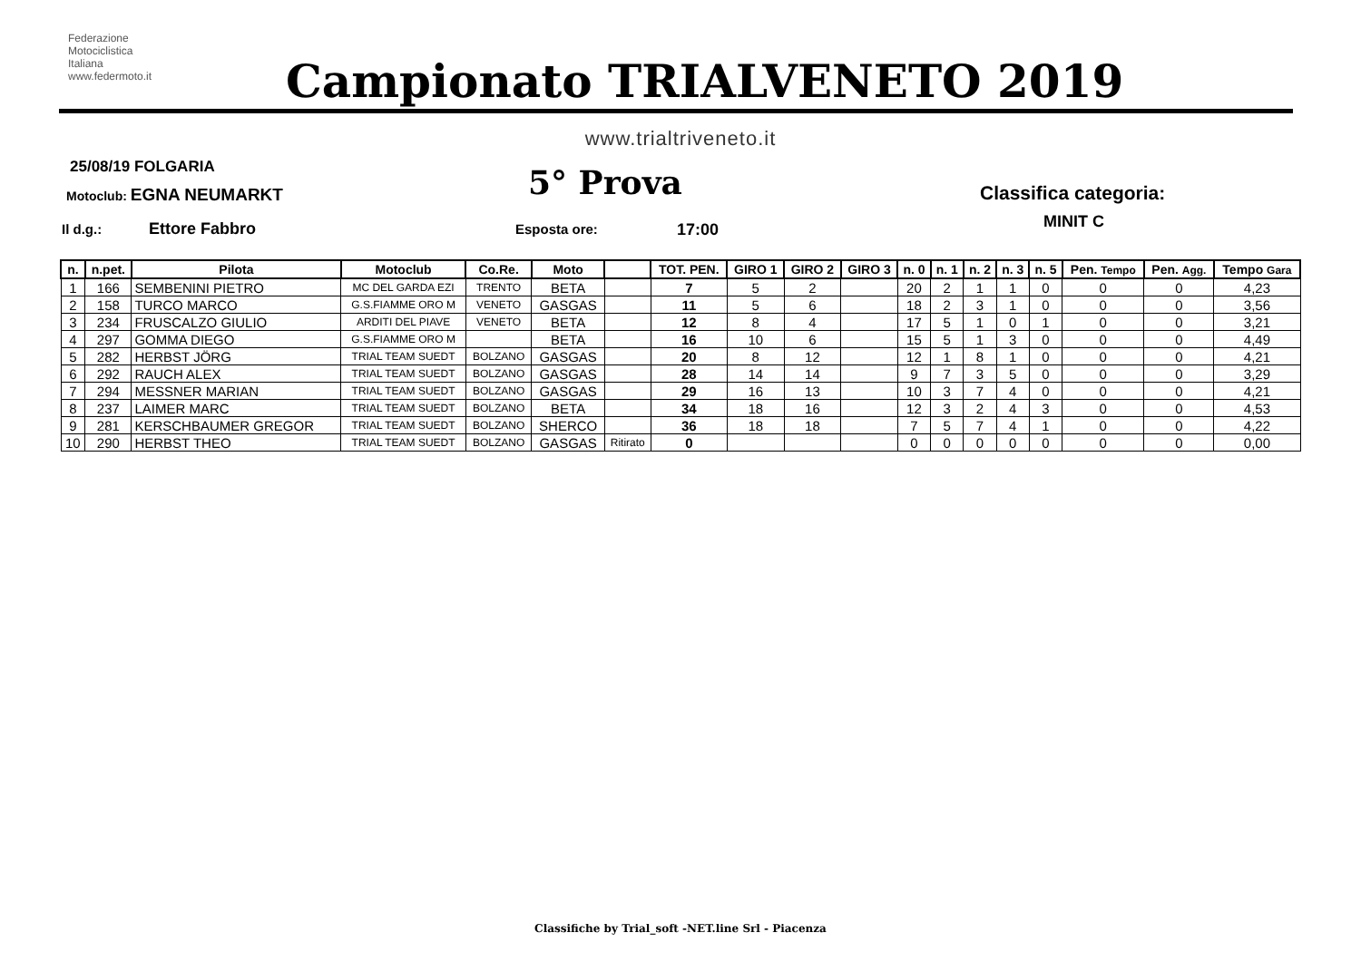Federazione
Motociclistica
Italiana
www.federmoto.it
Campionato TRIALVENETO 2019
www.trialtriveneto.it
25/08/19 FOLGARIA
Motoclub: EGNA NEUMARKT 5° Prova Classifica categoria:
MINIT C
Il d.g.: Ettore Fabbro Esposta ore: 17:00
| n. | n.pet. | Pilota | Motoclub | Co.Re. | Moto | | TOT. PEN. | GIRO 1 | GIRO 2 | GIRO 3 | n. 0 | n. 1 | n. 2 | n. 3 | n. 5 | Pen. Tempo | Pen. Agg. | Tempo Gara |
| --- | --- | --- | --- | --- | --- | --- | --- | --- | --- | --- | --- | --- | --- | --- | --- | --- | --- | --- |
| 1 | 166 | SEMBENINI PIETRO | MC DEL GARDA EZI | TRENTO | BETA | | 7 | 5 | 2 | | 20 | 2 | 1 | 1 | 0 | 0 | 0 | 4,23 |
| 2 | 158 | TURCO MARCO | G.S.FIAMME ORO M | VENETO | GASGAS | | 11 | 5 | 6 | | 18 | 2 | 3 | 1 | 0 | 0 | 0 | 3,56 |
| 3 | 234 | FRUSCALZO GIULIO | ARDITI DEL PIAVE | VENETO | BETA | | 12 | 8 | 4 | | 17 | 5 | 1 | 0 | 1 | 0 | 0 | 3,21 |
| 4 | 297 | GOMMA DIEGO | G.S.FIAMME ORO M | | BETA | | 16 | 10 | 6 | | 15 | 5 | 1 | 3 | 0 | 0 | 0 | 4,49 |
| 5 | 282 | HERBST JÖRG | TRIAL TEAM SUEDT | BOLZANO | GASGAS | | 20 | 8 | 12 | | 12 | 1 | 8 | 1 | 0 | 0 | 0 | 4,21 |
| 6 | 292 | RAUCH ALEX | TRIAL TEAM SUEDT | BOLZANO | GASGAS | | 28 | 14 | 14 | | 9 | 7 | 3 | 5 | 0 | 0 | 0 | 3,29 |
| 7 | 294 | MESSNER MARIAN | TRIAL TEAM SUEDT | BOLZANO | GASGAS | | 29 | 16 | 13 | | 10 | 3 | 7 | 4 | 0 | 0 | 0 | 4,21 |
| 8 | 237 | LAIMER MARC | TRIAL TEAM SUEDT | BOLZANO | BETA | | 34 | 18 | 16 | | 12 | 3 | 2 | 4 | 3 | 0 | 0 | 4,53 |
| 9 | 281 | KERSCHBAUMER GREGOR | TRIAL TEAM SUEDT | BOLZANO | SHERCO | | 36 | 18 | 18 | | 7 | 5 | 7 | 4 | 1 | 0 | 0 | 4,22 |
| 10 | 290 | HERBST THEO | TRIAL TEAM SUEDT | BOLZANO | GASGAS | Ritirato | 0 | | | | 0 | 0 | 0 | 0 | 0 | 0 | 0 | 0,00 |
Classifiche by Trial_soft -NET.line Srl - Piacenza